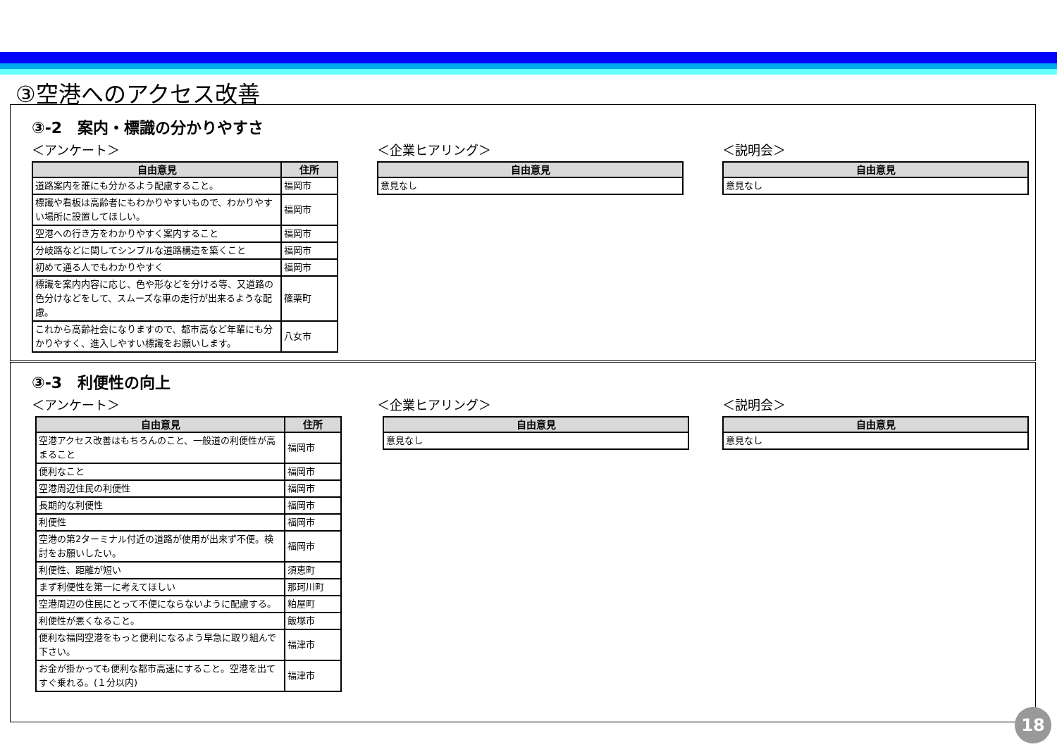③空港へのアクセス改善
③-2　案内・標識の分かりやすさ
＜アンケート＞
| 自由意見 | 住所 |
| --- | --- |
| 道路案内を誰にも分かるよう配慮すること。 | 福岡市 |
| 標識や看板は高齢者にもわかりやすいもので、わかりやすい場所に設置してほしい。 | 福岡市 |
| 空港への行き方をわかりやすく案内すること | 福岡市 |
| 分岐路などに関してシンプルな道路構造を築くこと | 福岡市 |
| 初めて通る人でもわかりやすく | 福岡市 |
| 標識を案内内容に応じ、色や形などを分ける等、又道路の色分けなどをして、スムーズな車の走行が出来るような配慮。 | 篠栗町 |
| これから高齢社会になりますので、都市高など年輩にも分かりやすく、進入しやすい標識をお願いします。 | 八女市 |
＜企業ヒアリング＞
| 自由意見 |
| --- |
| 意見なし |
＜説明会＞
| 自由意見 |
| --- |
| 意見なし |
③-3　利便性の向上
＜アンケート＞
| 自由意見 | 住所 |
| --- | --- |
| 空港アクセス改善はもちろんのこと、一般道の利便性が高まること | 福岡市 |
| 便利なこと | 福岡市 |
| 空港周辺住民の利便性 | 福岡市 |
| 長期的な利便性 | 福岡市 |
| 利便性 | 福岡市 |
| 空港の第2ターミナル付近の道路が使用が出来ず不便。検討をお願いしたい。 | 福岡市 |
| 利便性、距離が短い | 須恵町 |
| まず利便性を第一に考えてほしい | 那珂川町 |
| 空港周辺の住民にとって不便にならないように配慮する。 | 粕屋町 |
| 利便性が悪くなること。 | 飯塚市 |
| 便利な福岡空港をもっと便利になるよう早急に取り組んで下さい。 | 福津市 |
| お金が掛かっても便利な都市高速にすること。空港を出てすぐ乗れる。(１分以内) | 福津市 |
＜企業ヒアリング＞
| 自由意見 |
| --- |
| 意見なし |
＜説明会＞
| 自由意見 |
| --- |
| 意見なし |
18